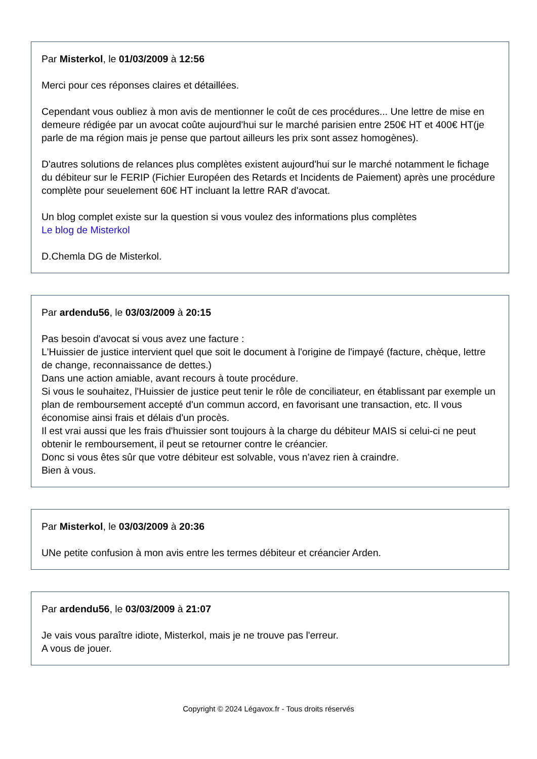Par Misterkol, le 01/03/2009 à 12:56
Merci pour ces réponses claires et détaillées.
Cependant vous oubliez à mon avis de mentionner le coût de ces procédures... Une lettre de mise en demeure rédigée par un avocat coûte aujourd'hui sur le marché parisien entre 250€ HT et 400€ HT(je parle de ma région mais je pense que partout ailleurs les prix sont assez homogènes).
D'autres solutions de relances plus complètes existent aujourd'hui sur le marché notamment le fichage du débiteur sur le FERIP (Fichier Européen des Retards et Incidents de Paiement) après une procédure complète pour seuelement 60€ HT incluant la lettre RAR d'avocat.
Un blog complet existe sur la question si vous voulez des informations plus complètes
Le blog de Misterkol
D.Chemla DG de Misterkol.
Par ardendu56, le 03/03/2009 à 20:15
Pas besoin d'avocat si vous avez une facture :
L'Huissier de justice intervient quel que soit le document à l'origine de l'impayé (facture, chèque, lettre de change, reconnaissance de dettes.)
Dans une action amiable, avant recours à toute procédure.
Si vous le souhaitez, l'Huissier de justice peut tenir le rôle de conciliateur, en établissant par exemple un plan de remboursement accepté d'un commun accord, en favorisant une transaction, etc. Il vous économise ainsi frais et délais d'un procès.
Il est vrai aussi que les frais d'huissier sont toujours à la charge du débiteur MAIS si celui-ci ne peut obtenir le remboursement, il peut se retourner contre le créancier.
Donc si vous êtes sûr que votre débiteur est solvable, vous n'avez rien à craindre.
Bien à vous.
Par Misterkol, le 03/03/2009 à 20:36
UNe petite confusion à mon avis entre les termes débiteur et créancier Arden.
Par ardendu56, le 03/03/2009 à 21:07
Je vais vous paraître idiote, Misterkol, mais je ne trouve pas l'erreur.
A vous de jouer.
Copyright © 2024 Légavox.fr - Tous droits réservés